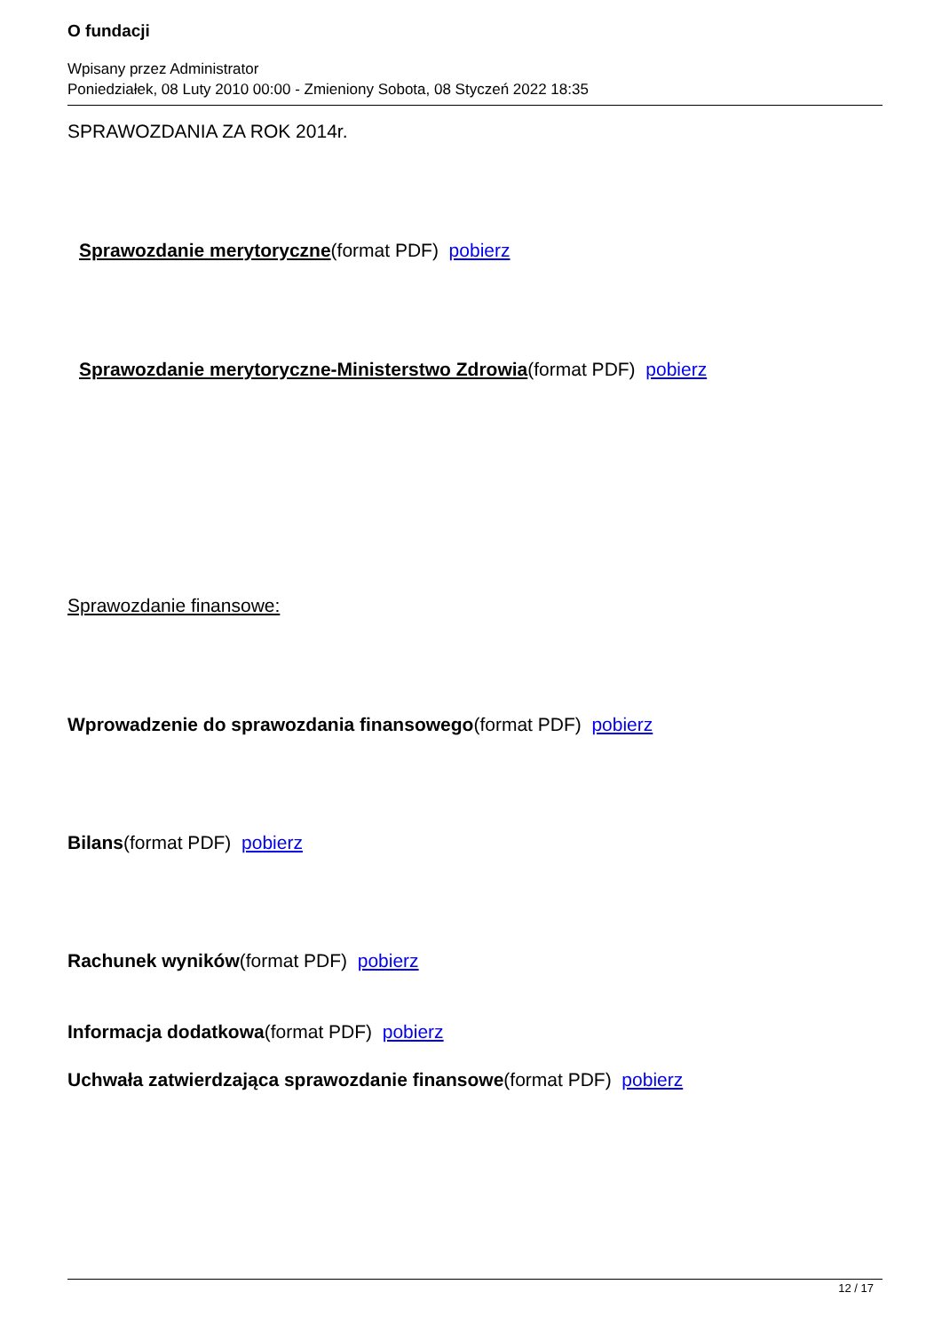O fundacji
Wpisany przez Administrator
Poniedziałek, 08 Luty 2010 00:00 - Zmieniony Sobota, 08 Styczeń 2022 18:35
SPRAWOZDANIA ZA ROK 2014r.
Sprawozdanie merytoryczne(format PDF) pobierz
Sprawozdanie merytoryczne-Ministerstwo Zdrowia(format PDF) pobierz
Sprawozdanie finansowe:
Wprowadzenie do sprawozdania finansowego(format PDF) pobierz
Bilans(format PDF) pobierz
Rachunek wyników(format PDF) pobierz
Informacja dodatkowa(format PDF) pobierz
Uchwała zatwierdzająca sprawozdanie finansowe(format PDF) pobierz
12 / 17